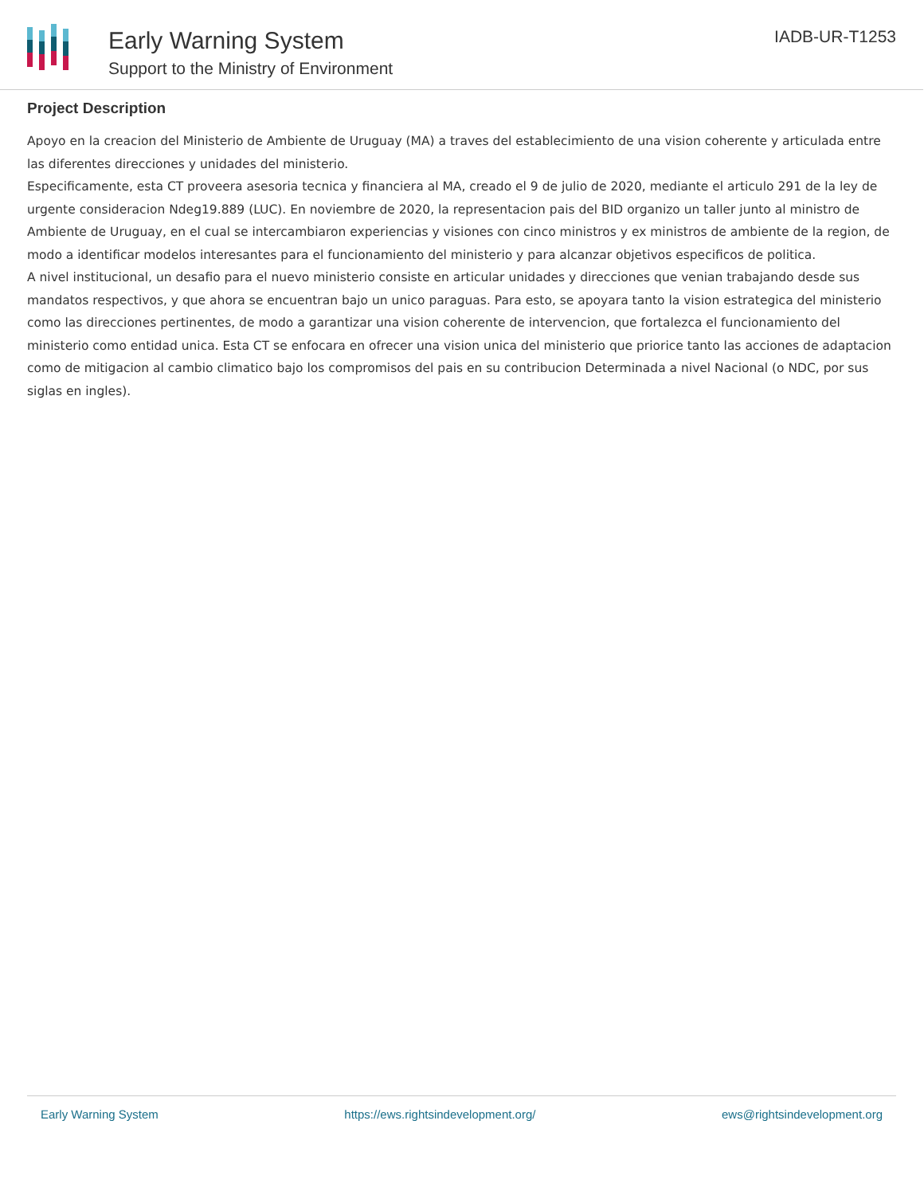Early Warning System
Support to the Ministry of Environment
IADB-UR-T1253
Project Description
Apoyo en la creacion del Ministerio de Ambiente de Uruguay (MA) a traves del establecimiento de una vision coherente y articulada entre las diferentes direcciones y unidades del ministerio.
Especificamente, esta CT proveera asesoria tecnica y financiera al MA, creado el 9 de julio de 2020, mediante el articulo 291 de la ley de urgente consideracion Ndeg19.889 (LUC). En noviembre de 2020, la representacion pais del BID organizo un taller junto al ministro de Ambiente de Uruguay, en el cual se intercambiaron experiencias y visiones con cinco ministros y ex ministros de ambiente de la region, de modo a identificar modelos interesantes para el funcionamiento del ministerio y para alcanzar objetivos especificos de politica.
A nivel institucional, un desafio para el nuevo ministerio consiste en articular unidades y direcciones que venian trabajando desde sus mandatos respectivos, y que ahora se encuentran bajo un unico paraguas. Para esto, se apoyara tanto la vision estrategica del ministerio como las direcciones pertinentes, de modo a garantizar una vision coherente de intervencion, que fortalezca el funcionamiento del ministerio como entidad unica. Esta CT se enfocara en ofrecer una vision unica del ministerio que priorice tanto las acciones de adaptacion como de mitigacion al cambio climatico bajo los compromisos del pais en su contribucion Determinada a nivel Nacional (o NDC, por sus siglas en ingles).
Early Warning System https://ews.rightsindevelopment.org/ ews@rightsindevelopment.org